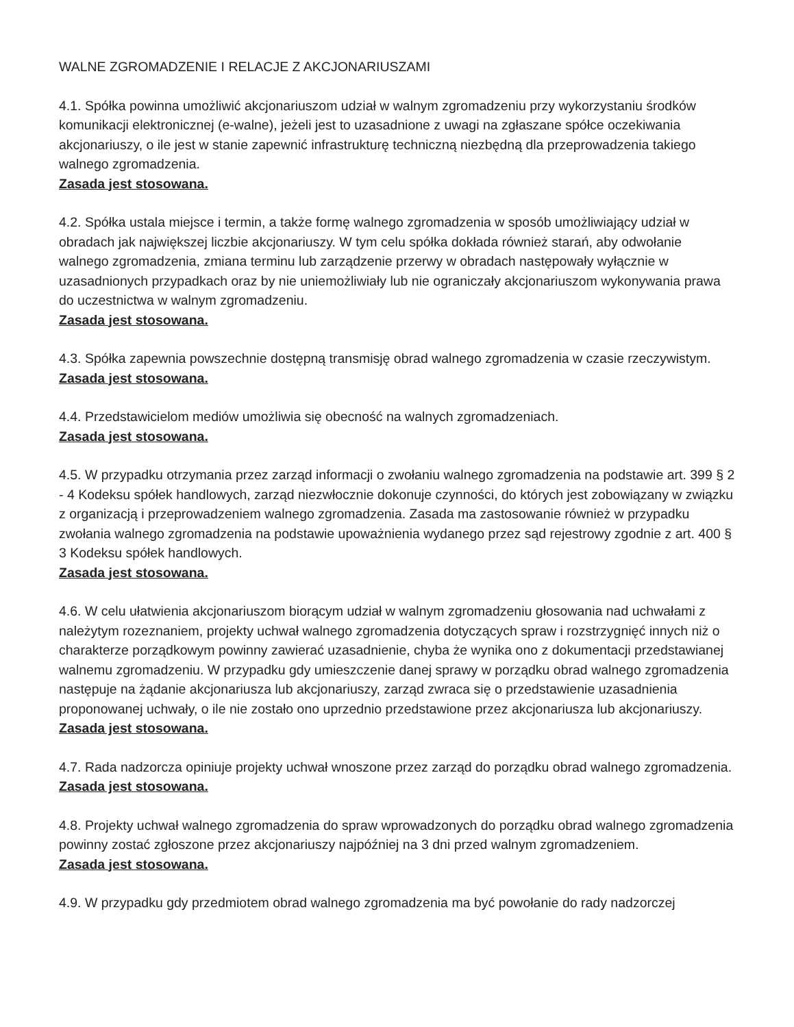WALNE ZGROMADZENIE I RELACJE Z AKCJONARIUSZAMI
4.1. Spółka powinna umożliwić akcjonariuszom udział w walnym zgromadzeniu przy wykorzystaniu środków komunikacji elektronicznej (e-walne), jeżeli jest to uzasadnione z uwagi na zgłaszane spółce oczekiwania akcjonariuszy, o ile jest w stanie zapewnić infrastrukturę techniczną niezbędną dla przeprowadzenia takiego walnego zgromadzenia.
Zasada jest stosowana.
4.2. Spółka ustala miejsce i termin, a także formę walnego zgromadzenia w sposób umożliwiający udział w obradach jak największej liczbie akcjonariuszy. W tym celu spółka dokłada również starań, aby odwołanie walnego zgromadzenia, zmiana terminu lub zarządzenie przerwy w obradach następowały wyłącznie w uzasadnionych przypadkach oraz by nie uniemożliwiały lub nie ograniczały akcjonariuszom wykonywania prawa do uczestnictwa w walnym zgromadzeniu.
Zasada jest stosowana.
4.3. Spółka zapewnia powszechnie dostępną transmisję obrad walnego zgromadzenia w czasie rzeczywistym.
Zasada jest stosowana.
4.4. Przedstawicielom mediów umożliwia się obecność na walnych zgromadzeniach.
Zasada jest stosowana.
4.5. W przypadku otrzymania przez zarząd informacji o zwołaniu walnego zgromadzenia na podstawie art. 399 § 2 - 4 Kodeksu spółek handlowych, zarząd niezwłocznie dokonuje czynności, do których jest zobowiązany w związku z organizacją i przeprowadzeniem walnego zgromadzenia. Zasada ma zastosowanie również w przypadku zwołania walnego zgromadzenia na podstawie upoważnienia wydanego przez sąd rejestrowy zgodnie z art. 400 § 3 Kodeksu spółek handlowych.
Zasada jest stosowana.
4.6. W celu ułatwienia akcjonariuszom biorącym udział w walnym zgromadzeniu głosowania nad uchwałami z należytym rozeznaniem, projekty uchwał walnego zgromadzenia dotyczących spraw i rozstrzygnięć innych niż o charakterze porządkowym powinny zawierać uzasadnienie, chyba że wynika ono z dokumentacji przedstawianej walnemu zgromadzeniu. W przypadku gdy umieszczenie danej sprawy w porządku obrad walnego zgromadzenia następuje na żądanie akcjonariusza lub akcjonariuszy, zarząd zwraca się o przedstawienie uzasadnienia proponowanej uchwały, o ile nie zostało ono uprzednio przedstawione przez akcjonariusza lub akcjonariuszy.
Zasada jest stosowana.
4.7. Rada nadzorcza opiniuje projekty uchwał wnoszone przez zarząd do porządku obrad walnego zgromadzenia.
Zasada jest stosowana.
4.8. Projekty uchwał walnego zgromadzenia do spraw wprowadzonych do porządku obrad walnego zgromadzenia powinny zostać zgłoszone przez akcjonariuszy najpóźniej na 3 dni przed walnym zgromadzeniem.
Zasada jest stosowana.
4.9. W przypadku gdy przedmiotem obrad walnego zgromadzenia ma być powołanie do rady nadzorczej